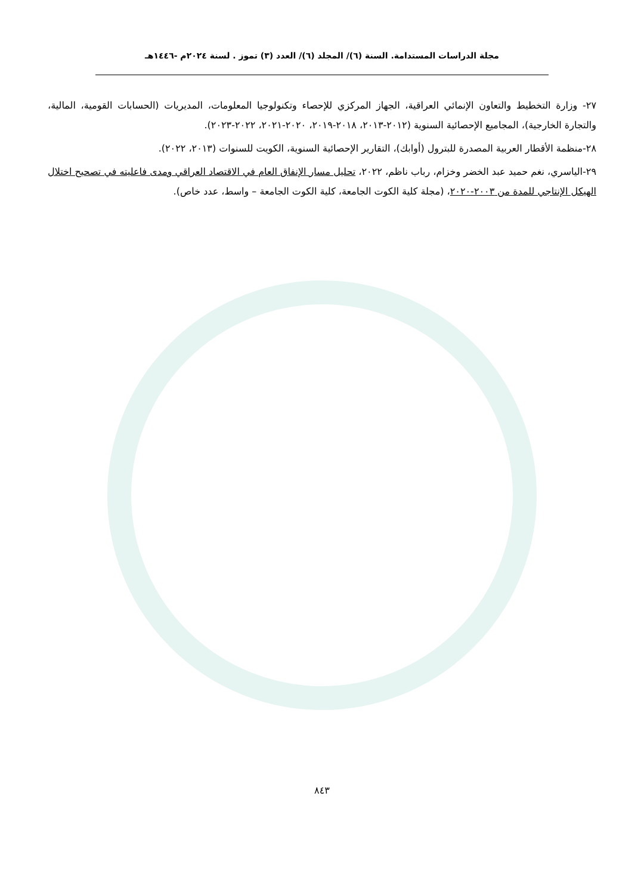مجلة الدراسات المستدامة. السنة (٦)/ المجلد (٦)/ العدد (٣) تموز . لسنة ٢٠٢٤م -١٤٤٦هـ
٢٧- وزارة التخطيط والتعاون الإنمائي العراقية، الجهاز المركزي للإحصاء وتكنولوجيا المعلومات، المديريات (الحسابات القومية، المالية، والتجارة الخارجية)، المجاميع الإحصائية السنوية (٢٠١٢-٢٠١٣، ٢٠١٨-٢٠١٩، ٢٠٢٠-٢٠٢١، ٢٠٢٢-٢٠٢٣).
٢٨-منظمة الأقطار العربية المصدرة للبترول (أوابك)، التقارير الإحصائية السنوية، الكويت للسنوات (٢٠١٣، ٢٠٢٢).
٢٩-الياسري، نغم حميد عبد الخضر وخزام، رباب ناظم، ٢٠٢٢، تحليل مسار الإنفاق العام في الاقتصاد العراقي ومدى فاعليته في تصحيح اختلال الهيكل الإنتاجي للمدة من ٢٠٠٣-٢٠٢٠، (مجلة كلية الكوت الجامعة، كلية الكوت الجامعة – واسط، عدد خاص).
٨٤٣